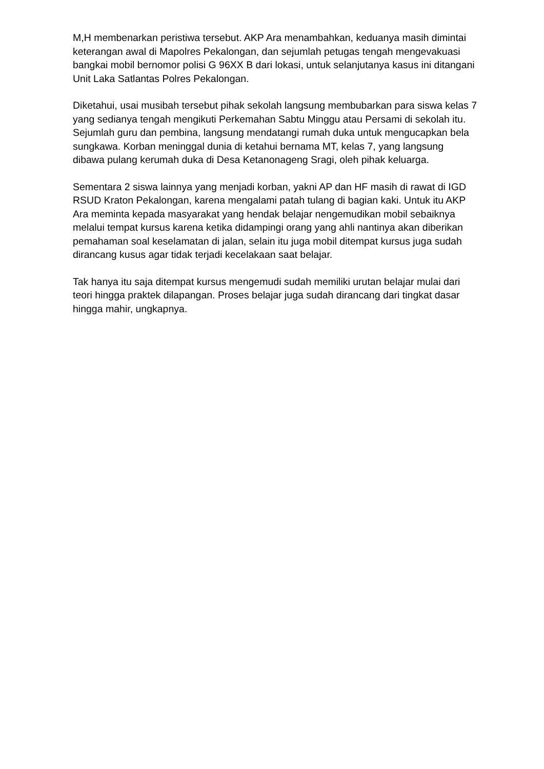M,H membenarkan peristiwa tersebut. AKP Ara menambahkan, keduanya masih dimintai keterangan awal di Mapolres Pekalongan, dan sejumlah petugas tengah mengevakuasi bangkai mobil bernomor polisi G 96XX B dari lokasi, untuk selanjutanya kasus ini ditangani Unit Laka Satlantas Polres Pekalongan.
Diketahui, usai musibah tersebut pihak sekolah langsung membubarkan para siswa kelas 7 yang sedianya tengah mengikuti Perkemahan Sabtu Minggu atau Persami di sekolah itu. Sejumlah guru dan pembina, langsung mendatangi rumah duka untuk mengucapkan bela sungkawa. Korban meninggal dunia di ketahui bernama MT, kelas 7, yang langsung dibawa pulang kerumah duka di Desa Ketanonageng Sragi, oleh pihak keluarga.
Sementara 2 siswa lainnya yang menjadi korban, yakni AP dan HF masih di rawat di IGD RSUD Kraton Pekalongan, karena mengalami patah tulang di bagian kaki. Untuk itu AKP Ara meminta kepada masyarakat yang hendak belajar nengemudikan mobil sebaiknya melalui tempat kursus karena ketika didampingi orang yang ahli nantinya akan diberikan pemahaman soal keselamatan di jalan, selain itu juga mobil ditempat kursus juga sudah dirancang kusus agar tidak terjadi kecelakaan saat belajar.
Tak hanya itu saja ditempat kursus mengemudi sudah memiliki urutan belajar mulai dari teori hingga praktek dilapangan. Proses belajar juga sudah dirancang dari tingkat dasar hingga mahir, ungkapnya.